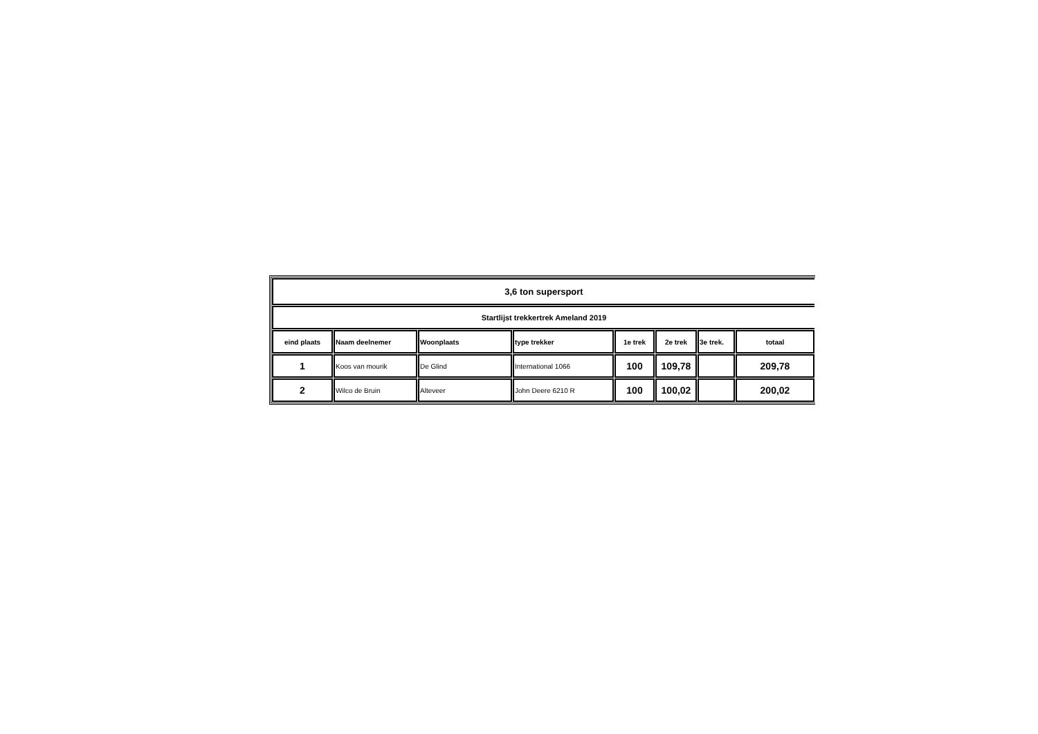| 3,6 ton supersport | | | | | | | |
| --- | --- | --- | --- | --- | --- | --- | --- |
| Startlijst trekkertrek Ameland 2019 | | | | | | | |
| eind plaats | Naam deelnemer | Woonplaats | type trekker | 1e trek | 2e trek | 3e trek. | totaal |
| 1 | Koos van mourik | De Glind | International 1066 | 100 | 109,78 | | 209,78 |
| 2 | Wilco de Bruin | Alteveer | John Deere 6210 R | 100 | 100,02 | | 200,02 |